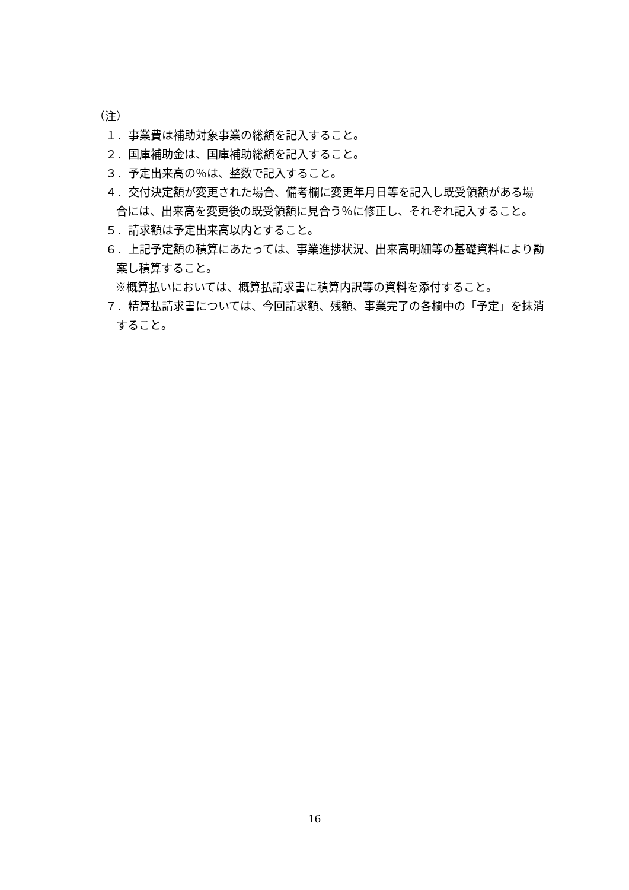（注）
１．事業費は補助対象事業の総額を記入すること。
２．国庫補助金は、国庫補助総額を記入すること。
３．予定出来高の％は、整数で記入すること。
４．交付決定額が変更された場合、備考欄に変更年月日等を記入し既受領額がある場合には、出来高を変更後の既受領額に見合う％に修正し、それぞれ記入すること。
５．請求額は予定出来高以内とすること。
６．上記予定額の積算にあたっては、事業進捗状況、出来高明細等の基礎資料により勘案し積算すること。
※概算払いにおいては、概算払請求書に積算内訳等の資料を添付すること。
７．精算払請求書については、今回請求額、残額、事業完了の各欄中の「予定」を抹消すること。
16